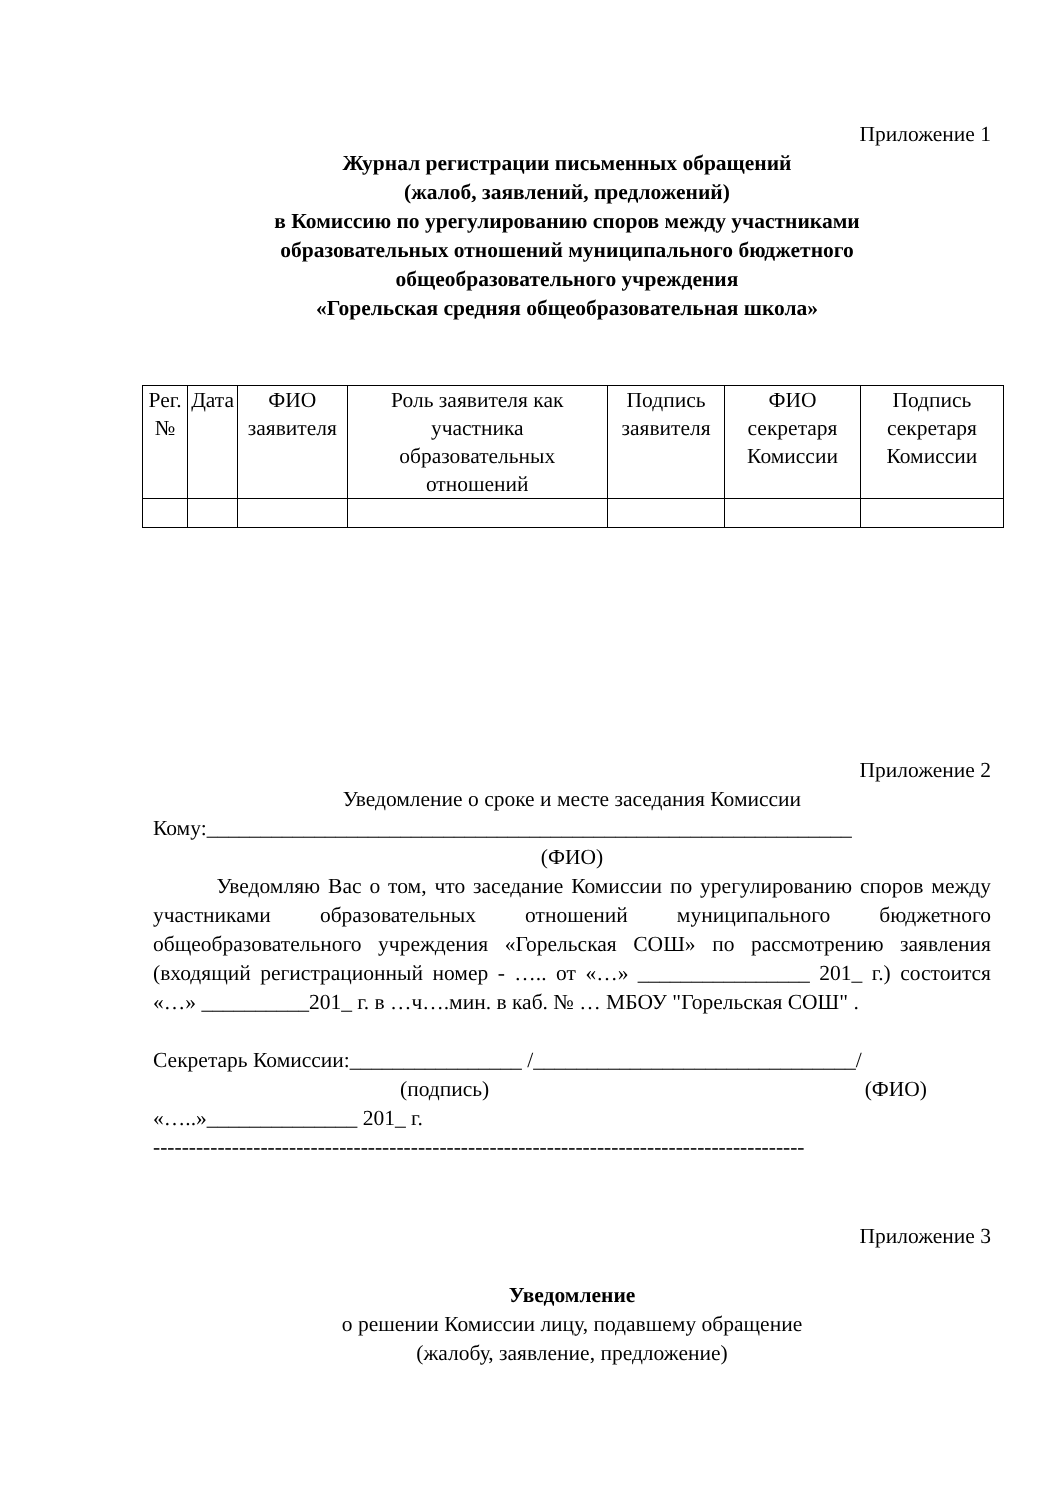Приложение 1
Журнал регистрации письменных обращений
(жалоб, заявлений, предложений)
в Комиссию по урегулированию споров между участниками
образовательных отношений муниципального бюджетного
общеобразовательного учреждения
«Горельская средняя общеобразовательная школа»
| Рег.№ | Дата | ФИО заявителя | Роль заявителя как участника образовательных отношений | Подпись заявителя | ФИО секретаря Комиссии | Подпись секретаря Комиссии |
Приложение 2
Уведомление о сроке и месте заседания Комиссии
Кому:____________________________________________________________
(ФИО)
Уведомляю Вас о том, что заседание Комиссии по урегулированию споров между участниками образовательных отношений муниципального бюджетного общеобразовательного учреждения «Горельская СОШ» по рассмотрению заявления (входящий регистрационный номер - ….. от «…» ________________ 201_ г.) состоится «…» __________201_ г. в …ч….мин. в каб. № … МБОУ "Горельская СОШ" .
Секретарь Комиссии:________________ /______________________________/
(подпись) (ФИО)
«…..»______________ 201_ г.
-------------------------------------------------------------------------------------------
Приложение 3
Уведомление
о решении Комиссии лицу, подавшему обращение
(жалобу, заявление, предложение)